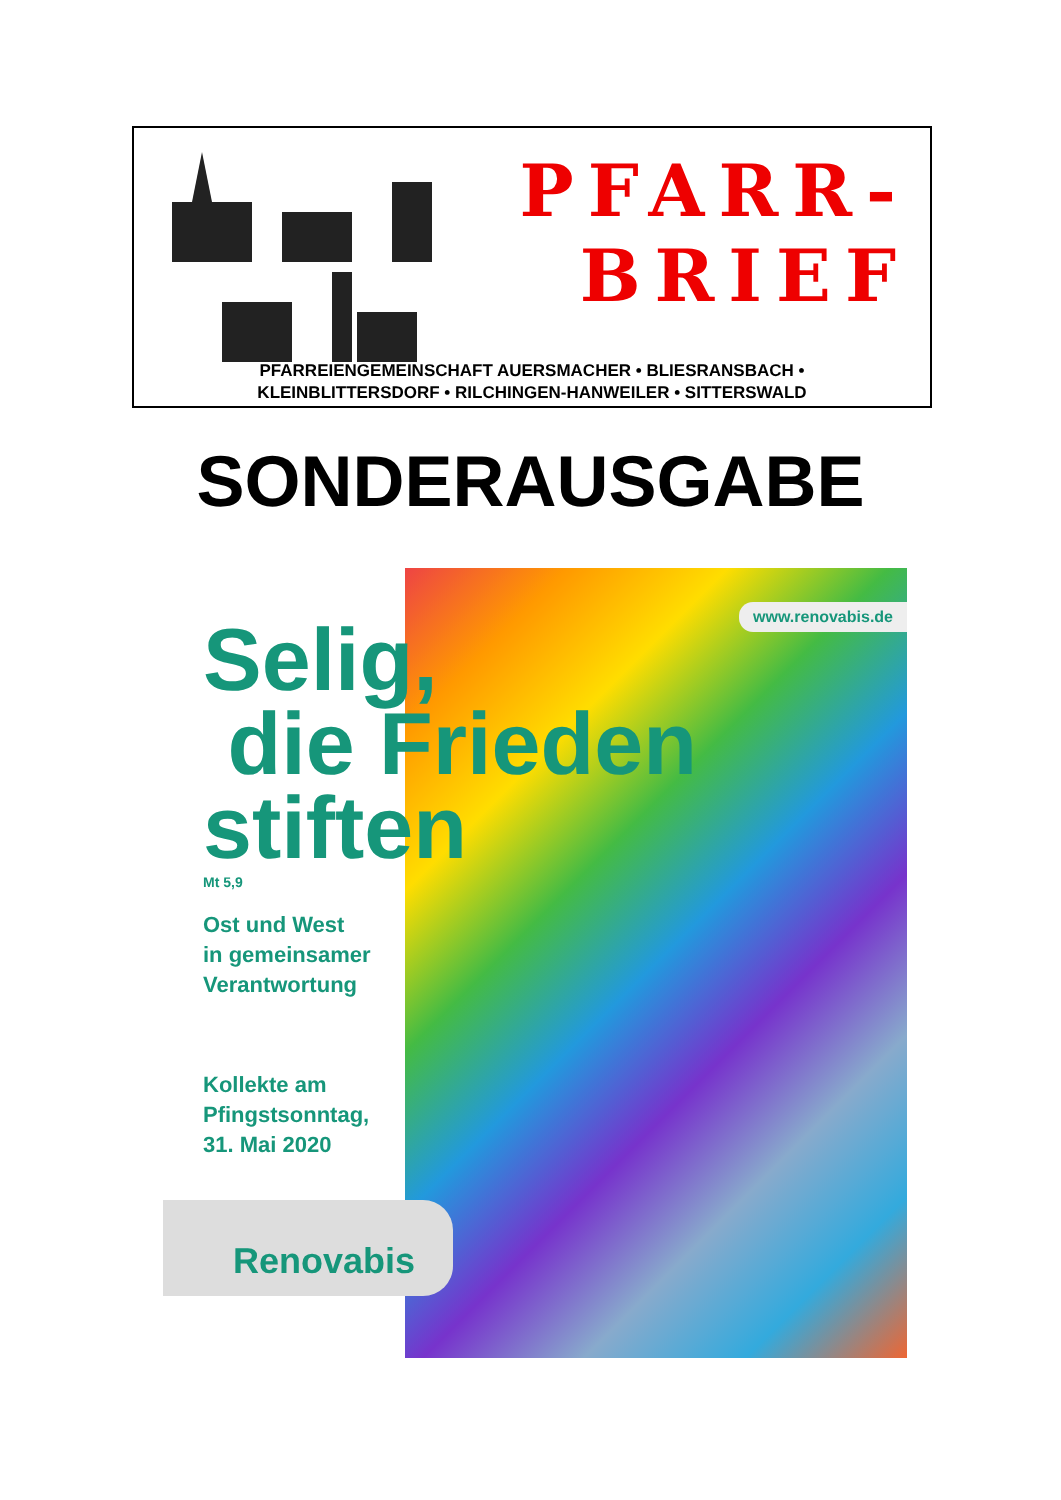PFARR-
BRIEF
PFARREIENGEMEINSCHAFT AUERSMACHER • BLIESRANSBACH •
KLEINBLITTERSDORF • RILCHINGEN-HANWEILER • SITTERSWALD
SONDERAUSGABE
www.renovabis.de
Selig,
die Frieden
stiften
Mt 5,9
Ost und West
in gemeinsamer
Verantwortung
Kollekte am
Pfingstsonntag,
31. Mai 2020
Renovabis